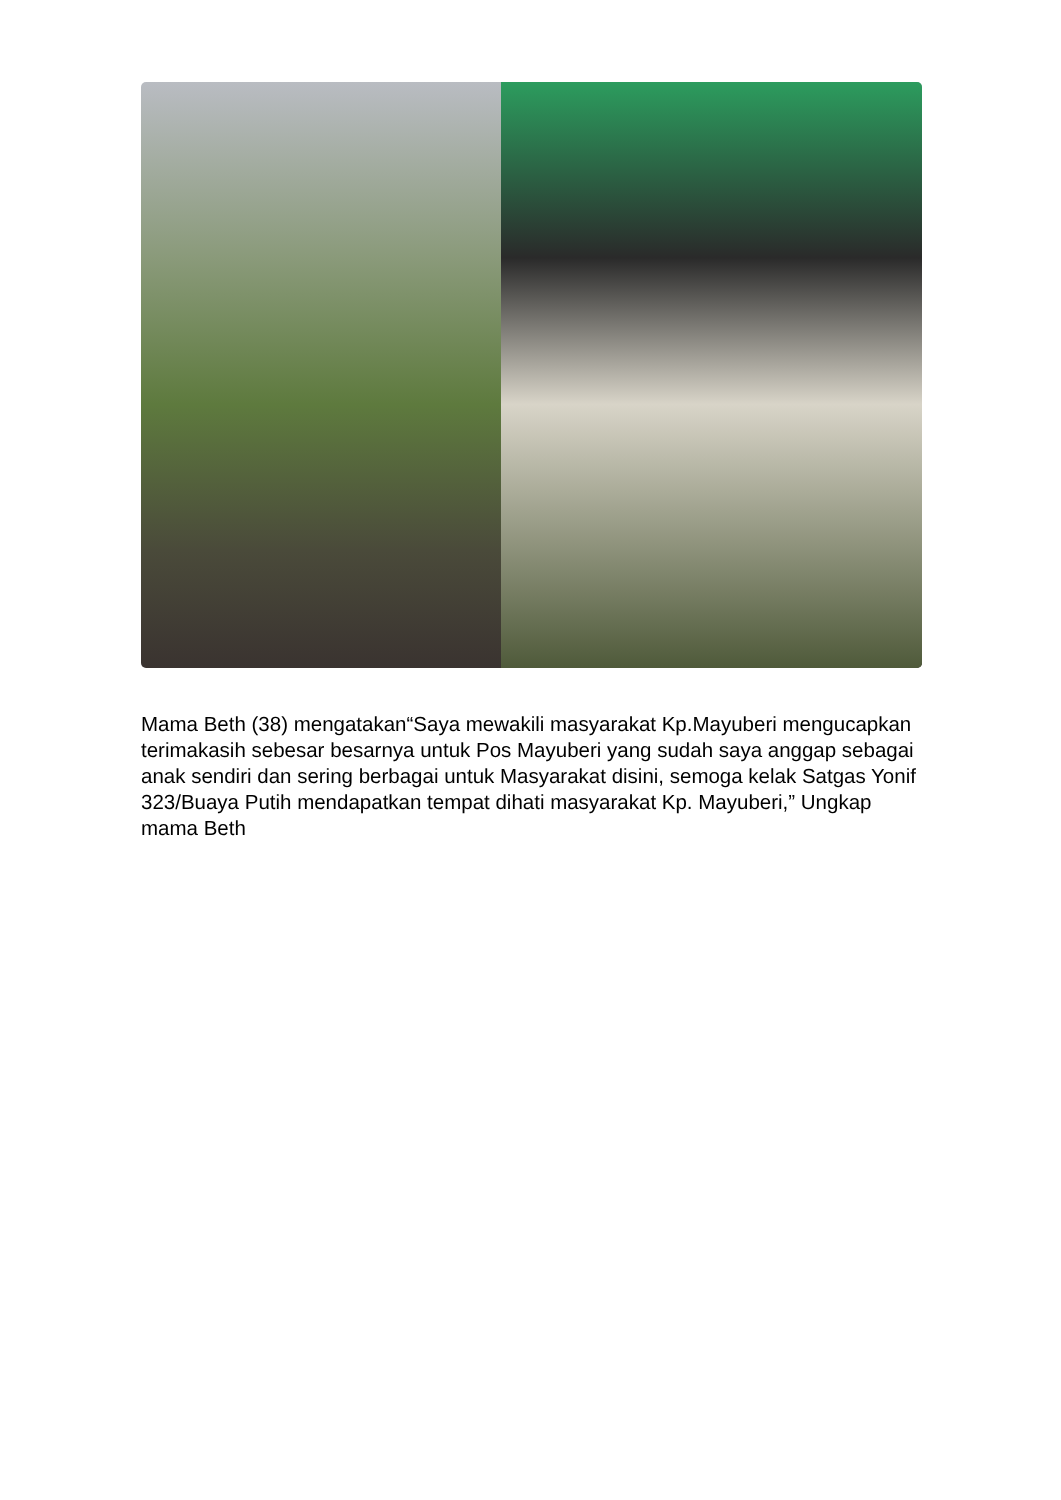Mama Beth (38) mengatakan“Saya mewakili masyarakat Kp.Mayuberi mengucapkan terimakasih sebesar besarnya untuk Pos Mayuberi yang sudah saya anggap sebagai anak sendiri dan sering berbagai untuk Masyarakat disini, semoga kelak Satgas Yonif 323/Buaya Putih mendapatkan tempat dihati masyarakat Kp. Mayuberi,” Ungkap mama Beth